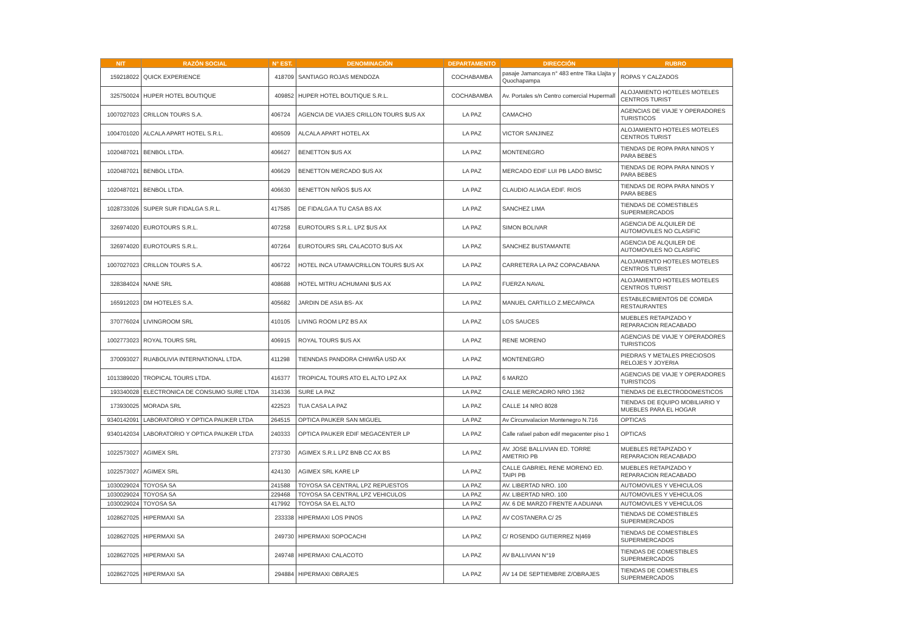| NIT | RAZÓN SOCIAL | N° EST. | DENOMINACIÓN | DEPARTAMENTO | DIRECCIÓN | RUBRO |
| --- | --- | --- | --- | --- | --- | --- |
| 159218022 | QUICK EXPERIENCE | 418709 | SANTIAGO ROJAS MENDOZA | COCHABAMBA | pasaje Jamancaya n° 483 entre Tika Llajta y Quochapampa | ROPAS Y CALZADOS |
| 325750024 | HUPER HOTEL BOUTIQUE | 409852 | HUPER HOTEL BOUTIQUE S.R.L. | COCHABAMBA | Av. Portales s/n Centro comercial Hupermall | ALOJAMIENTO HOTELES MOTELES CENTROS TURIST |
| 1007027023 | CRILLON TOURS S.A. | 406724 | AGENCIA DE VIAJES CRILLON TOURS $US AX | LA PAZ | CAMACHO | AGENCIAS DE VIAJE Y OPERADORES TURISTICOS |
| 1004701020 | ALCALA APART HOTEL S.R.L. | 406509 | ALCALA APART HOTEL AX | LA PAZ | VICTOR SANJINEZ | ALOJAMIENTO HOTELES MOTELES CENTROS TURIST |
| 1020487021 | BENBOL LTDA. | 406627 | BENETTON $US AX | LA PAZ | MONTENEGRO | TIENDAS DE ROPA PARA NINOS Y PARA BEBES |
| 1020487021 | BENBOL LTDA. | 406629 | BENETTON MERCADO $US AX | LA PAZ | MERCADO EDIF LUI PB LADO BMSC | TIENDAS DE ROPA PARA NINOS Y PARA BEBES |
| 1020487021 | BENBOL LTDA. | 406630 | BENETTON NIÑOS $US AX | LA PAZ | CLAUDIO ALIAGA EDIF. RIOS | TIENDAS DE ROPA PARA NINOS Y PARA BEBES |
| 1028733026 | SUPER SUR FIDALGA S.R.L. | 417585 | DE FIDALGA A TU CASA BS AX | LA PAZ | SANCHEZ LIMA | TIENDAS DE COMESTIBLES SUPERMERCADOS |
| 326974020 | EUROTOURS S.R.L. | 407258 | EUROTOURS S.R.L. LPZ $US AX | LA PAZ | SIMON BOLIVAR | AGENCIA DE ALQUILER DE AUTOMOVILES NO CLASIFIC |
| 326974020 | EUROTOURS S.R.L. | 407264 | EUROTOURS SRL CALACOTO $US AX | LA PAZ | SANCHEZ BUSTAMANTE | AGENCIA DE ALQUILER DE AUTOMOVILES NO CLASIFIC |
| 1007027023 | CRILLON TOURS S.A. | 406722 | HOTEL INCA UTAMA/CRILLON TOURS $US AX | LA PAZ | CARRETERA LA PAZ COPACABANA | ALOJAMIENTO HOTELES MOTELES CENTROS TURIST |
| 328384024 | NANE SRL | 408688 | HOTEL MITRU ACHUMANI $US AX | LA PAZ | FUERZA NAVAL | ALOJAMIENTO HOTELES MOTELES CENTROS TURIST |
| 165912023 | DM HOTELES S.A. | 405682 | JARDIN DE ASIA BS- AX | LA PAZ | MANUEL CARTILLO Z.MECAPACA | ESTABLECIMIENTOS DE COMIDA RESTAURANTES |
| 370776024 | LIVINGROOM SRL | 410105 | LIVING ROOM LPZ BS AX | LA PAZ | LOS SAUCES | MUEBLES RETAPIZADO Y REPARACION REACABADO |
| 1002773023 | ROYAL TOURS SRL | 406915 | ROYAL TOURS $US AX | LA PAZ | RENE MORENO | AGENCIAS DE VIAJE Y OPERADORES TURISTICOS |
| 370093027 | RUABOLIVIA INTERNATIONAL LTDA. | 411298 | TIENNDAS PANDORA CHIWIÑA USD AX | LA PAZ | MONTENEGRO | PIEDRAS Y METALES PRECIOSOS RELOJES Y JOYERIA |
| 1013389020 | TROPICAL TOURS LTDA. | 416377 | TROPICAL TOURS ATO EL ALTO LPZ AX | LA PAZ | 6 MARZO | AGENCIAS DE VIAJE Y OPERADORES TURISTICOS |
| 193340028 | ELECTRONICA DE CONSUMO SURE LTDA | 314336 | SURE LA PAZ | LA PAZ | CALLE MERCADRO NRO 1362 | TIENDAS DE ELECTRODOMESTICOS |
| 173930025 | MORADA SRL | 422523 | TUA CASA LA PAZ | LA PAZ | CALLE 14 NRO 8028 | TIENDAS DE EQUIPO MOBILIARIO Y MUEBLES PARA EL HOGAR |
| 9340142091 | LABORATORIO Y OPTICA PAUKER LTDA | 264515 | OPTICA PAUKER SAN MIGUEL | LA PAZ | Av Circunvalacion Montenegro N.716 | OPTICAS |
| 9340142034 | LABORATORIO Y OPTICA PAUKER LTDA | 240333 | OPTICA PAUKER EDIF MEGACENTER LP | LA PAZ | Calle rafael pabon edif megacenter piso 1 | OPTICAS |
| 1022573027 | AGIMEX SRL | 273730 | AGIMEX S.R.L LPZ BNB CC AX BS | LA PAZ | AV. JOSE BALLIVIAN ED. TORRE AMETRIO PB | MUEBLES RETAPIZADO Y REPARACION REACABADO |
| 1022573027 | AGIMEX SRL | 424130 | AGIMEX SRL KARE LP | LA PAZ | CALLE GABRIEL RENE MORENO ED. TAIPI PB | MUEBLES RETAPIZADO Y REPARACION REACABADO |
| 1030029024 | TOYOSA SA | 241588 | TOYOSA SA CENTRAL LPZ REPUESTOS | LA PAZ | AV. LIBERTAD NRO. 100 | AUTOMOVILES Y VEHICULOS |
| 1030029024 | TOYOSA SA | 229468 | TOYOSA SA CENTRAL LPZ VEHICULOS | LA PAZ | AV. LIBERTAD NRO. 100 | AUTOMOVILES Y VEHICULOS |
| 1030029024 | TOYOSA SA | 417992 | TOYOSA SA EL ALTO | LA PAZ | AV. 6 DE MARZO FRENTE A ADUANA | AUTOMOVILES Y VEHICULOS |
| 1028627025 | HIPERMAXI SA | 233338 | HIPERMAXI LOS PINOS | LA PAZ | AV COSTANERA C/ 25 | TIENDAS DE COMESTIBLES SUPERMERCADOS |
| 1028627025 | HIPERMAXI SA | 249730 | HIPERMAXI SOPOCACHI | LA PAZ | C/ ROSENDO GUTIERREZ N/469 | TIENDAS DE COMESTIBLES SUPERMERCADOS |
| 1028627025 | HIPERMAXI SA | 249748 | HIPERMAXI CALACOTO | LA PAZ | AV BALLIVIAN N°19 | TIENDAS DE COMESTIBLES SUPERMERCADOS |
| 1028627025 | HIPERMAXI SA | 294884 | HIPERMAXI OBRAJES | LA PAZ | AV 14 DE SEPTIEMBRE Z/OBRAJES | TIENDAS DE COMESTIBLES SUPERMERCADOS |